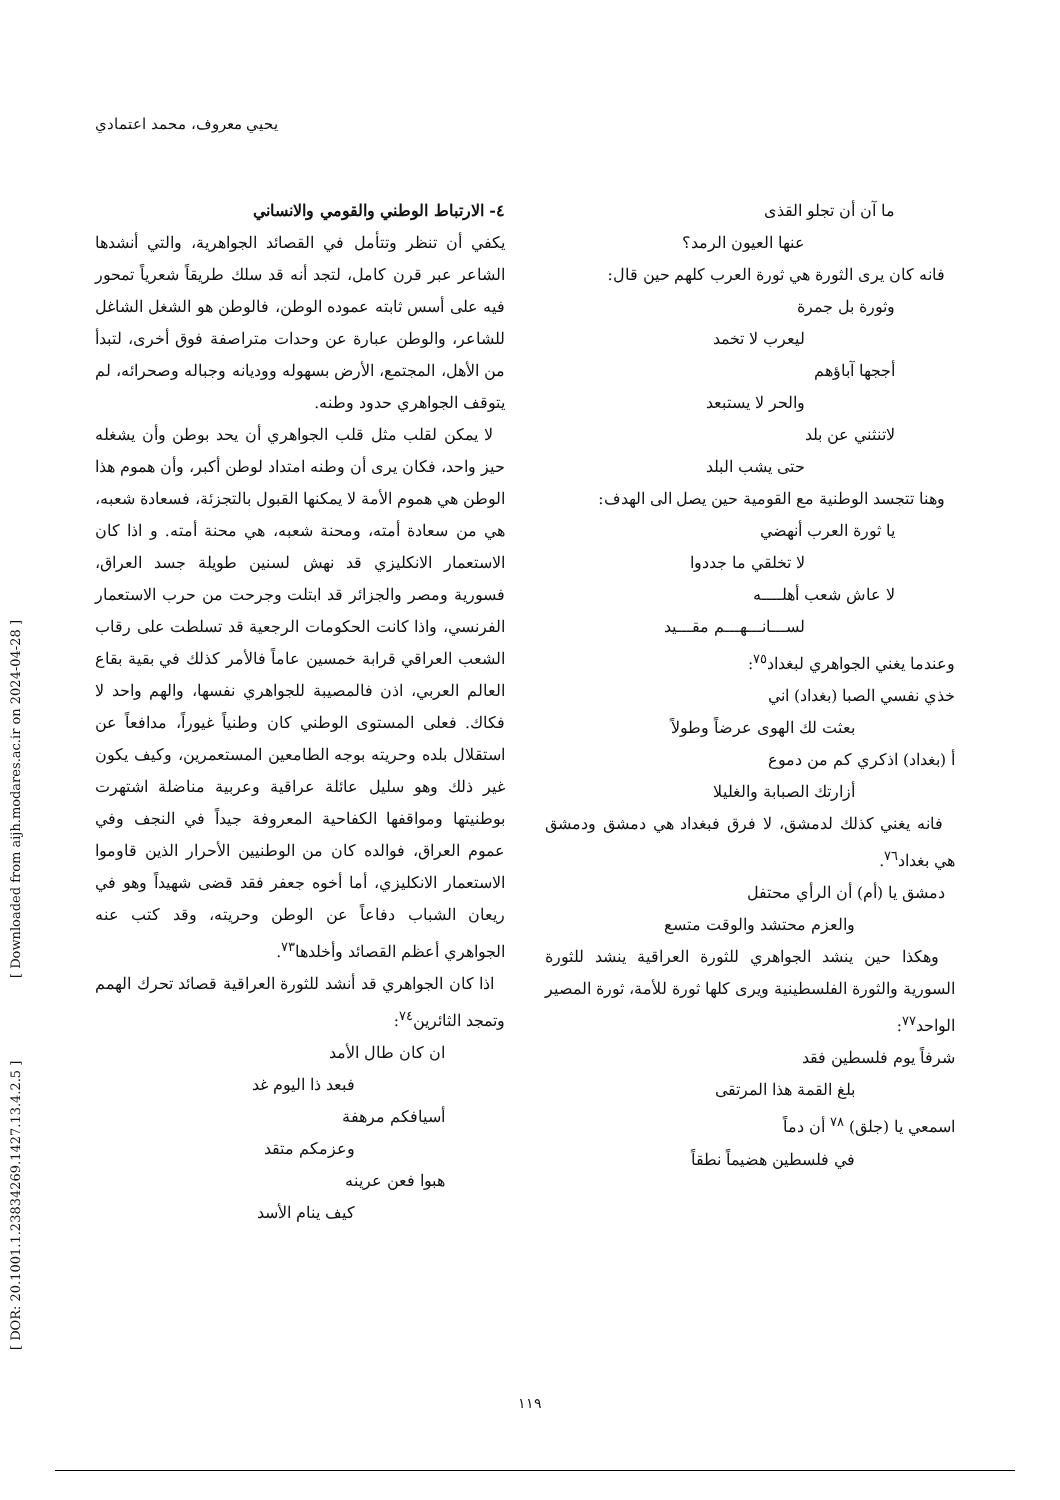يحيي معروف، محمد اعتمادي
[ DOR: 20.1001.1.23834269.1427.13.4.2.5 ] [ Downloaded from aijh.modares.ac.ir on 2024-04-28 ]
٤- الارتباط الوطني والقومي والانساني
يكفي أن تنظر وتتأمل في القصائد الجواهرية، والتي أنشدها الشاعر عبر قرن كامل، لتجد أنه قد سلك طريقاً شعرياً تمحور فيه على أسس ثابته عموده الوطن، فالوطن هو الشغل الشاغل للشاعر، والوطن عبارة عن وحدات متراصفة فوق أخرى، لتبدأ من الأهل، المجتمع، الأرض بسهوله ووديانه وجباله وصحرائه، لم يتوقف الجواهري حدود وطنه.
لا يمكن لقلب مثل قلب الجواهري أن يحد بوطن وأن يشغله حيز واحد، فكان يرى أن وطنه امتداد لوطن أكبر، وأن هموم هذا الوطن هي هموم الأمة لا يمكنها القبول بالتجزئة، فسعادة شعبه، هي من سعادة أمته، ومحنة شعبه، هي محنة أمته. و اذا كان الاستعمار الانكليزي قد نهش لسنين طويلة جسد العراق، فسورية ومصر والجزائر قد ابتلت وجرحت من حرب الاستعمار الفرنسي، واذا كانت الحكومات الرجعية قد تسلطت على رقاب الشعب العراقي قرابة خمسين عاماً فالأمر كذلك في بقية بقاع العالم العربي، اذن فالمصيبة للجواهري نفسها، والهم واحد لا فكاك. فعلى المستوى الوطني كان وطنياً غيوراً، مدافعاً عن استقلال بلده وحريته بوجه الطامعين المستعمرين، وكيف يكون غير ذلك وهو سليل عائلة عراقية وعربية مناضلة اشتهرت بوطنيتها ومواقفها الكفاحية المعروفة جيداً في النجف وفي عموم العراق، فوالده كان من الوطنيين الأحرار الذين قاوموا الاستعمار الانكليزي، أما أخوه جعفر فقد قضى شهيداً وهو في ريعان الشباب دفاعاً عن الوطن وحريته، وقد كتب عنه الجواهري أعظم القصائد وأخلدها<sup>٧٣</sup>.
اذا كان الجواهري قد أنشد للثورة العراقية قصائد تحرك الهمم وتمجد الثائرين<sup>٧٤</sup>:
ان كان طال الأمد
فبعد ذا اليوم غد
أسيافكم مرهفة
وعزمكم متقد
هبوا فعن عرينه
كيف ينام الأسد
ما آن أن تجلو القذى
عنها العيون الرمد؟
فانه كان يرى الثورة هي ثورة العرب كلهم حين قال:
وثورة بل جمرة
ليعرب لا تخمد
أججها آباؤهم
والحر لا يستبعد
لاتنثني عن بلد
حتى يشب البلد
وهنا تتجسد الوطنية مع القومية حين يصل الى الهدف:
يا ثورة العرب أنهضي
لا تخلقي ما جددوا
لا عاش شعب أهلــــه
لســـانـــهـــم مقـــيد
وعندما يغني الجواهري لبغداد<sup>٧٥</sup>:
خذي نفسي الصبا (بغداد) اني
بعثت لك الهوى عرضاً وطولاً
أ (بغداد) اذكري كم من دموع
أزارتك الصبابة والغليلا
فانه يغني كذلك لدمشق، لا فرق فبغداد هي دمشق ودمشق هي بغداد<sup>٧٦</sup>.
دمشق يا (أم) أن الرأي محتفل
والعزم محتشد والوقت متسع
وهكذا حين ينشد الجواهري للثورة العراقية ينشد للثورة السورية والثورة الفلسطينية ويرى كلها ثورة للأمة، ثورة المصير الواحد<sup>٧٧</sup>:
شرفاً يوم فلسطين فقد
بلغ القمة هذا المرتقى
اسمعي يا (جلق) <sup>٧٨</sup> أن دماً
في فلسطين هضيماً نطقاً
١١٩